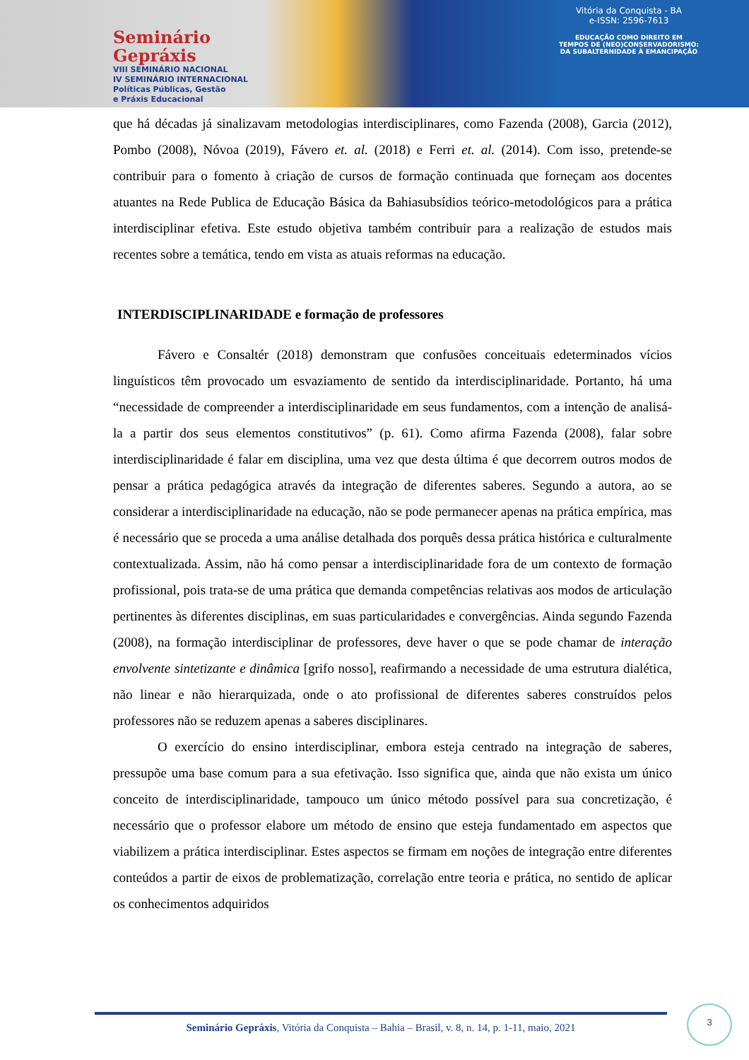Seminário
Gepráxis
VIII SEMINÁRIO NACIONAL
IV SEMINÁRIO INTERNACIONAL
Políticas Públicas, Gestão
e Práxis Educacional
Vitória da Conquista - BA
e-ISSN: 2596-7613
EDUCAÇÃO COMO DIREITO EM
TEMPOS DE (NEO)CONSERVADORISMO:
DA SUBALTERNIDADE À EMANCIPAÇÃO
que há décadas já sinalizavam metodologias interdisciplinares, como Fazenda (2008), Garcia (2012), Pombo (2008), Nóvoa (2019), Fávero et. al. (2018) e Ferri et. al. (2014). Com isso, pretende-se contribuir para o fomento à criação de cursos de formação continuada que forneçam aos docentes atuantes na Rede Publica de Educação Básica da Bahiasubsídios teórico-metodológicos para a prática interdisciplinar efetiva. Este estudo objetiva também contribuir para a realização de estudos mais recentes sobre a temática, tendo em vista as atuais reformas na educação.
INTERDISCIPLINARIDADE e formação de professores
Fávero e Consaltér (2018) demonstram que confusões conceituais edeterminados vícios linguísticos têm provocado um esvaziamento de sentido da interdisciplinaridade. Portanto, há uma “necessidade de compreender a interdisciplinaridade em seus fundamentos, com a intenção de analisá-la a partir dos seus elementos constitutivos” (p. 61). Como afirma Fazenda (2008), falar sobre interdisciplinaridade é falar em disciplina, uma vez que desta última é que decorrem outros modos de pensar a prática pedagógica através da integração de diferentes saberes. Segundo a autora, ao se considerar a interdisciplinaridade na educação, não se pode permanecer apenas na prática empírica, mas é necessário que se proceda a uma análise detalhada dos porquês dessa prática histórica e culturalmente contextualizada. Assim, não há como pensar a interdisciplinaridade fora de um contexto de formação profissional, pois trata-se de uma prática que demanda competências relativas aos modos de articulação pertinentes às diferentes disciplinas, em suas particularidades e convergências. Ainda segundo Fazenda (2008), na formação interdisciplinar de professores, deve haver o que se pode chamar de interação envolvente sintetizante e dinâmica [grifo nosso], reafirmando a necessidade de uma estrutura dialética, não linear e não hierarquizada, onde o ato profissional de diferentes saberes construídos pelos professores não se reduzem apenas a saberes disciplinares.
O exercício do ensino interdisciplinar, embora esteja centrado na integração de saberes, pressupõe uma base comum para a sua efetivação. Isso significa que, ainda que não exista um único conceito de interdisciplinaridade, tampouco um único método possível para sua concretização, é necessário que o professor elabore um método de ensino que esteja fundamentado em aspectos que viabilizem a prática interdisciplinar. Estes aspectos se firmam em noções de integração entre diferentes conteúdos a partir de eixos de problematização, correlação entre teoria e prática, no sentido de aplicar os conhecimentos adquiridos
Seminário Gepráxis, Vitória da Conquista – Bahia – Brasil, v. 8, n. 14, p. 1-11, maio, 2021
3